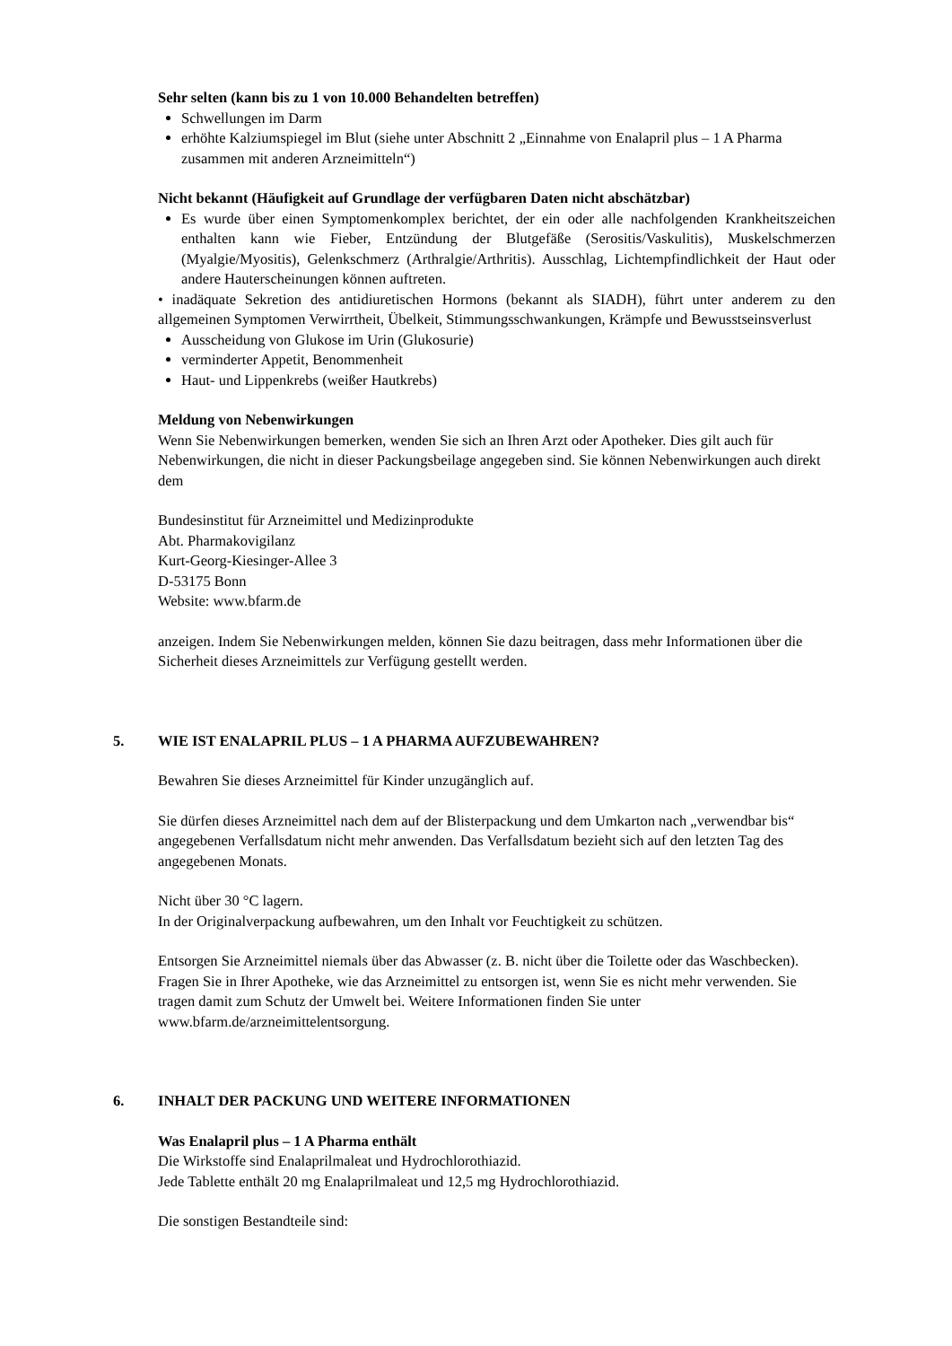Sehr selten (kann bis zu 1 von 10.000 Behandelten betreffen)
Schwellungen im Darm
erhöhte Kalziumspiegel im Blut (siehe unter Abschnitt 2 „Einnahme von Enalapril plus – 1 A Pharma zusammen mit anderen Arzneimitteln“)
Nicht bekannt (Häufigkeit auf Grundlage der verfügbaren Daten nicht abschätzbar)
Es wurde über einen Symptomenkomplex berichtet, der ein oder alle nachfolgenden Krankheitszeichen enthalten kann wie Fieber, Entzündung der Blutgefäße (Serositis/Vaskulitis), Muskelschmerzen (Myalgie/Myositis), Gelenkschmerz (Arthralgie/Arthritis). Ausschlag, Lichtempfindlichkeit der Haut oder andere Hauterscheinungen können auftreten.
• inadäquate Sekretion des antidiuretischen Hormons (bekannt als SIADH), führt unter anderem zu den allgemeinen Symptomen Verwirrtheit, Übelkeit, Stimmungsschwankungen, Krämpfe und Bewusstseinsverlust
Ausscheidung von Glukose im Urin (Glukosurie)
verminderter Appetit, Benommenheit
Haut- und Lippenkrebs (weißer Hautkrebs)
Meldung von Nebenwirkungen
Wenn Sie Nebenwirkungen bemerken, wenden Sie sich an Ihren Arzt oder Apotheker. Dies gilt auch für Nebenwirkungen, die nicht in dieser Packungsbeilage angegeben sind. Sie können Nebenwirkungen auch direkt dem
Bundesinstitut für Arzneimittel und Medizinprodukte
Abt. Pharmakovigilanz
Kurt-Georg-Kiesinger-Allee 3
D-53175 Bonn
Website: www.bfarm.de
anzeigen. Indem Sie Nebenwirkungen melden, können Sie dazu beitragen, dass mehr Informationen über die Sicherheit dieses Arzneimittels zur Verfügung gestellt werden.
5. WIE IST ENALAPRIL PLUS – 1 A PHARMA AUFZUBEWAHREN?
Bewahren Sie dieses Arzneimittel für Kinder unzugänglich auf.
Sie dürfen dieses Arzneimittel nach dem auf der Blisterpackung und dem Umkarton nach „verwendbar bis“ angegebenen Verfallsdatum nicht mehr anwenden. Das Verfallsdatum bezieht sich auf den letzten Tag des angegebenen Monats.
Nicht über 30 °C lagern.
In der Originalverpackung aufbewahren, um den Inhalt vor Feuchtigkeit zu schützen.
Entsorgen Sie Arzneimittel niemals über das Abwasser (z. B. nicht über die Toilette oder das Waschbecken). Fragen Sie in Ihrer Apotheke, wie das Arzneimittel zu entsorgen ist, wenn Sie es nicht mehr verwenden. Sie tragen damit zum Schutz der Umwelt bei. Weitere Informationen finden Sie unter www.bfarm.de/arzneimittelentsorgung.
6. INHALT DER PACKUNG UND WEITERE INFORMATIONEN
Was Enalapril plus – 1 A Pharma enthält
Die Wirkstoffe sind Enalaprilmaleat und Hydrochlorothiazid.
Jede Tablette enthält 20 mg Enalaprilmaleat und 12,5 mg Hydrochlorothiazid.
Die sonstigen Bestandteile sind: